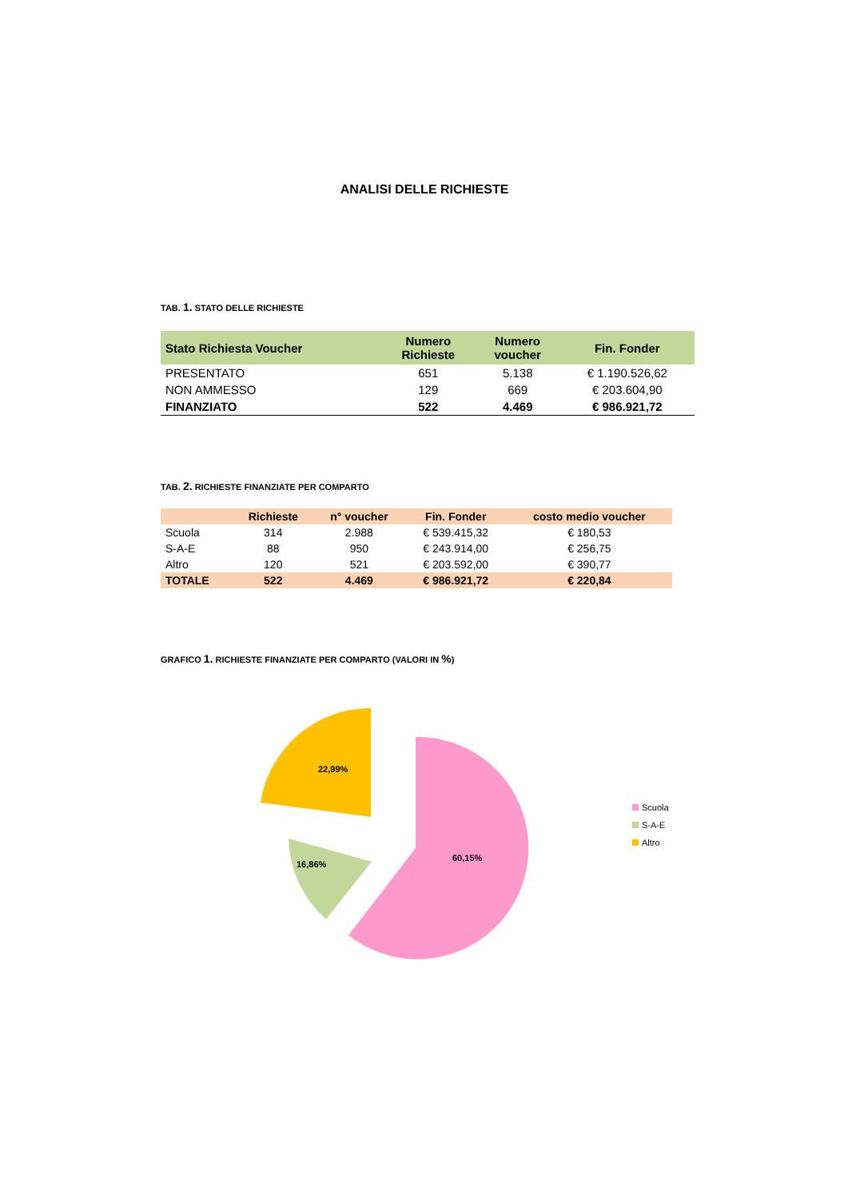ANALISI DELLE RICHIESTE
TAB. 1. STATO DELLE RICHIESTE
| Stato Richiesta Voucher | Numero Richieste | Numero voucher | Fin. Fonder |
| --- | --- | --- | --- |
| PRESENTATO | 651 | 5.138 | € 1.190.526,62 |
| NON AMMESSO | 129 | 669 | € 203.604,90 |
| FINANZIATO | 522 | 4.469 | € 986.921,72 |
TAB. 2. RICHIESTE FINANZIATE PER COMPARTO
| | Richieste | n° voucher | Fin. Fonder | costo medio voucher |
| --- | --- | --- | --- | --- |
| Scuola | 314 | 2.988 | € 539.415,32 | € 180,53 |
| S-A-E | 88 | 950 | € 243.914,00 | € 256,75 |
| Altro | 120 | 521 | € 203.592,00 | € 390,77 |
| TOTALE | 522 | 4.469 | € 986.921,72 | € 220,84 |
GRAFICO 1. RICHIESTE FINANZIATE PER COMPARTO (VALORI IN %)
60,15%
16,86%
22,99%
Scuola
S-A-E
Altro